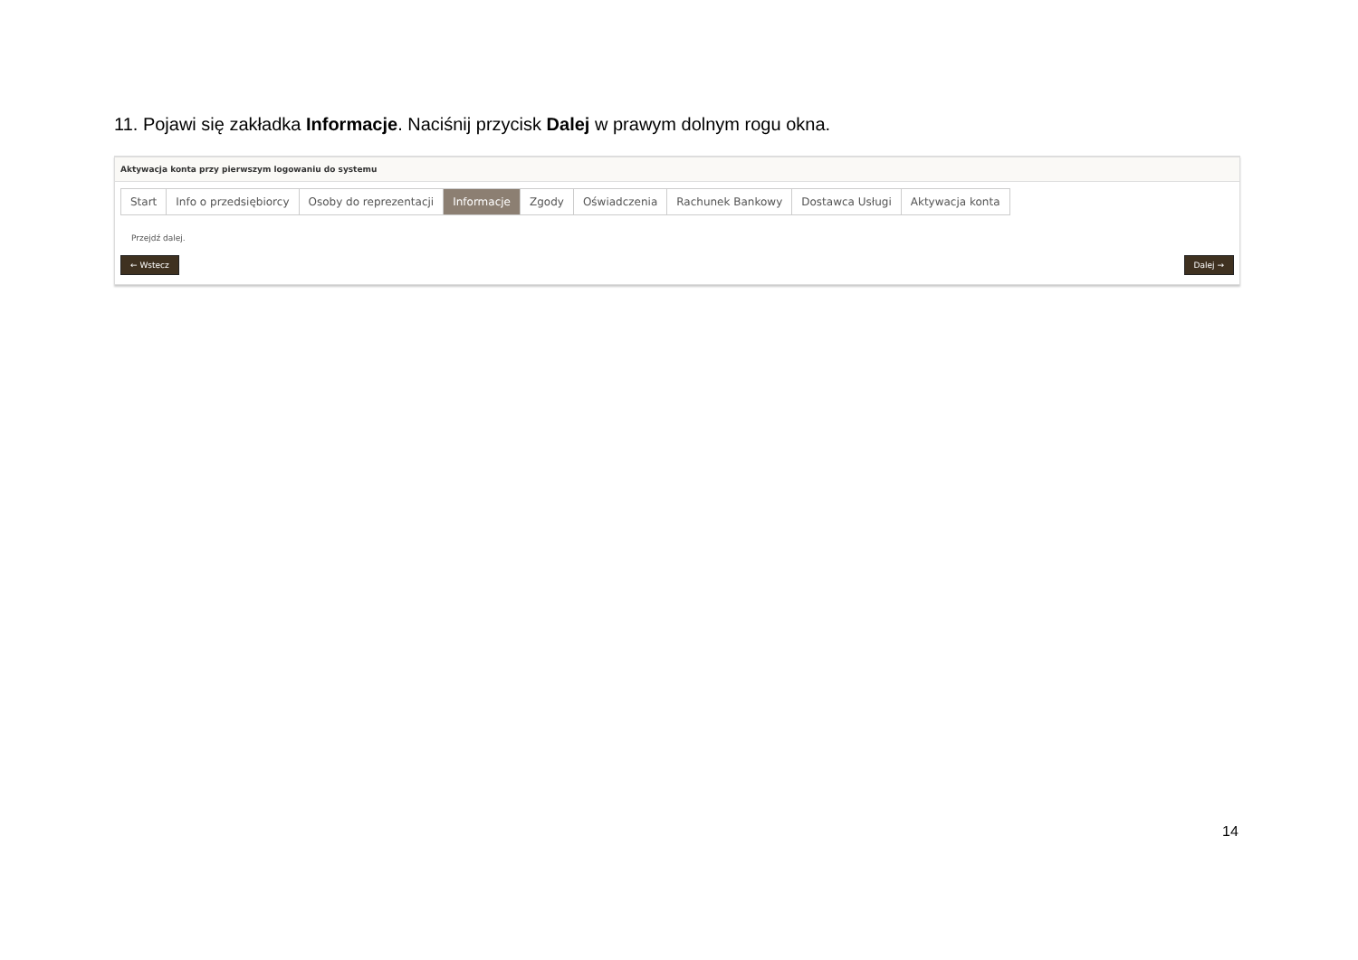11. Pojawi się zakładka Informacje. Naciśnij przycisk Dalej w prawym dolnym rogu okna.
Aktywacja konta przy pierwszym logowaniu do systemu
Start Info o przedsiębiorcy Osoby do reprezentacji Informacje Zgody Oświadczenia Rachunek Bankowy Dostawca Usługi Aktywacja konta
Przejdź dalej.
← Wstecz Dalej →
14